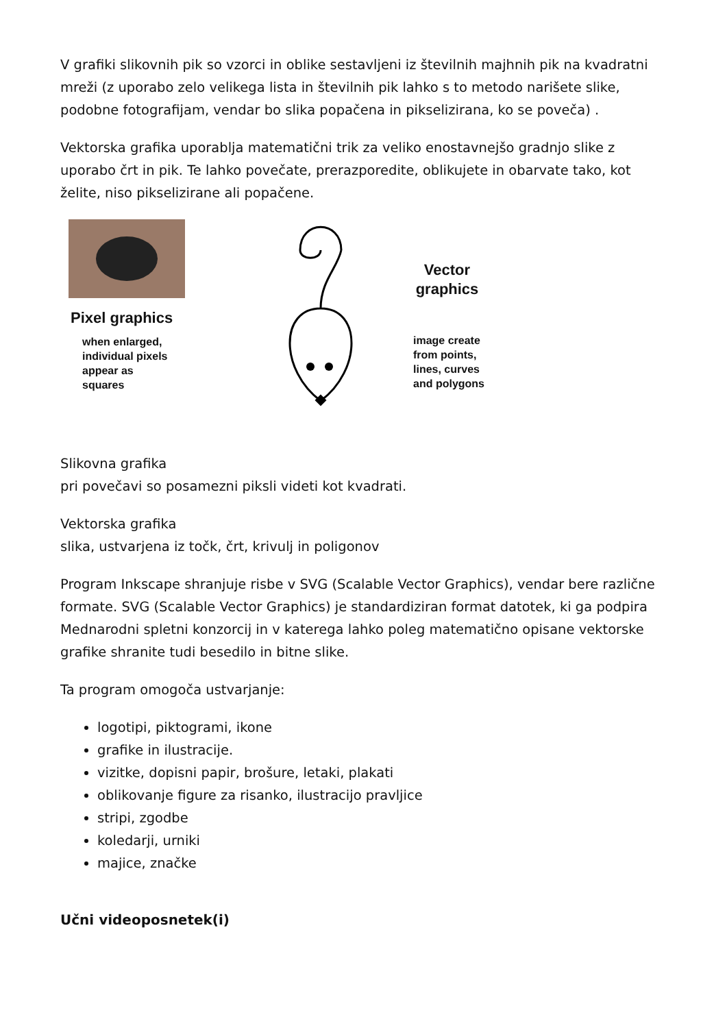V grafiki slikovnih pik so vzorci in oblike sestavljeni iz številnih majhnih pik na kvadratni mreži (z uporabo zelo velikega lista in številnih pik lahko s to metodo narišete slike, podobne fotografijam, vendar bo slika popačena in pikselizirana, ko se poveča) .
Vektorska grafika uporablja matematični trik za veliko enostavnejšo gradnjo slike z uporabo črt in pik. Te lahko povečate, prerazporedite, oblikujete in obarvate tako, kot želite, niso pikselizirane ali popačene.
Pixel graphics
when enlarged,
individual pixels
appear as
squares
Vector
graphics
image create
from points,
lines, curves
and polygons
Slikovna grafika
pri povečavi so posamezni piksli videti kot kvadrati.
Vektorska grafika
slika, ustvarjena iz točk, črt, krivulj in poligonov
Program Inkscape shranjuje risbe v SVG (Scalable Vector Graphics), vendar bere različne formate. SVG (Scalable Vector Graphics) je standardiziran format datotek, ki ga podpira Mednarodni spletni konzorcij in v katerega lahko poleg matematično opisane vektorske grafike shranite tudi besedilo in bitne slike.
Ta program omogoča ustvarjanje:
logotipi, piktogrami, ikone
grafike in ilustracije.
vizitke, dopisni papir, brošure, letaki, plakati
oblikovanje figure za risanko, ilustracijo pravljice
stripi, zgodbe
koledarji, urniki
majice, značke
Učni videoposnetek(i)